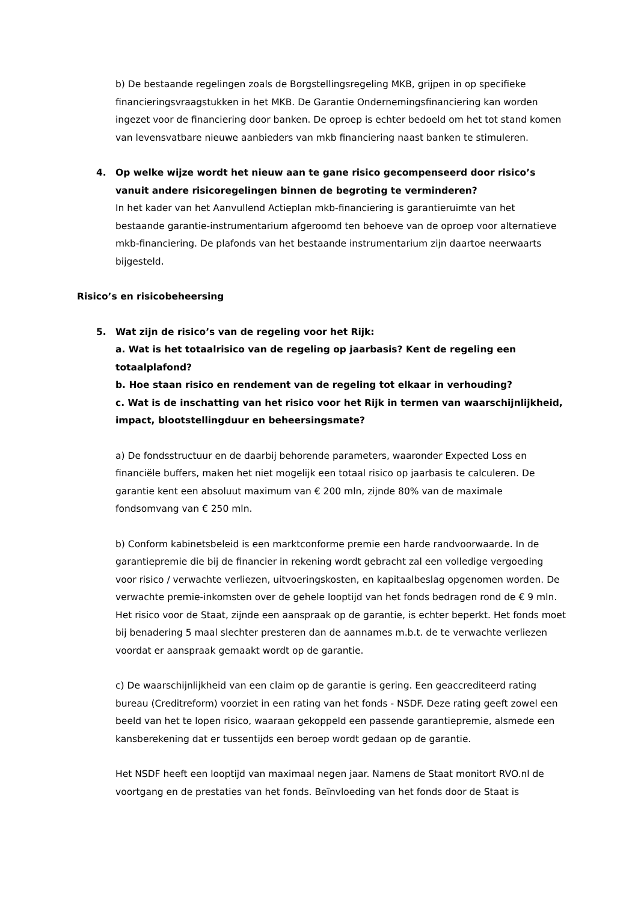b) De bestaande regelingen zoals de Borgstellingsregeling MKB, grijpen in op specifieke financieringsvraagstukken in het MKB. De Garantie Ondernemingsfinanciering kan worden ingezet voor de financiering door banken. De oproep is echter bedoeld om het tot stand komen van levensvatbare nieuwe aanbieders van mkb financiering naast banken te stimuleren.
4. Op welke wijze wordt het nieuw aan te gane risico gecompenseerd door risico’s vanuit andere risicoregelingen binnen de begroting te verminderen?
In het kader van het Aanvullend Actieplan mkb-financiering is garantieruimte van het bestaande garantie-instrumentarium afgeroomd ten behoeve van de oproep voor alternatieve mkb-financiering. De plafonds van het bestaande instrumentarium zijn daartoe neerwaarts bijgesteld.
Risico’s en risicobeheersing
5. Wat zijn de risico’s van de regeling voor het Rijk:
a. Wat is het totaalrisico van de regeling op jaarbasis? Kent de regeling een totaalplafond?
b. Hoe staan risico en rendement van de regeling tot elkaar in verhouding?
c. Wat is de inschatting van het risico voor het Rijk in termen van waarschijnlijkheid, impact, blootstellingduur en beheersingsmate?
a) De fondsstructuur en de daarbij behorende parameters, waaronder Expected Loss en financiële buffers, maken het niet mogelijk een totaal risico op jaarbasis te calculeren. De garantie kent een absoluut maximum van € 200 mln, zijnde 80% van de maximale fondsomvang van € 250 mln.
b) Conform kabinetsbeleid is een marktconforme premie een harde randvoorwaarde. In de garantiepremie die bij de financier in rekening wordt gebracht zal een volledige vergoeding voor risico / verwachte verliezen, uitvoeringskosten, en kapitaalbeslag opgenomen worden. De verwachte premie-inkomsten over de gehele looptijd van het fonds bedragen rond de € 9 mln. Het risico voor de Staat, zijnde een aanspraak op de garantie, is echter beperkt. Het fonds moet bij benadering 5 maal slechter presteren dan de aannames m.b.t. de te verwachte verliezen voordat er aanspraak gemaakt wordt op de garantie.
c) De waarschijnlijkheid van een claim op de garantie is gering. Een geaccrediteerd rating bureau (Creditreform) voorziet in een rating van het fonds - NSDF. Deze rating geeft zowel een beeld van het te lopen risico, waaraan gekoppeld een passende garantiepremie, alsmede een kansberekening dat er tussentijds een beroep wordt gedaan op de garantie.
Het NSDF heeft een looptijd van maximaal negen jaar. Namens de Staat monitort RVO.nl de voortgang en de prestaties van het fonds. Beïnvloeding van het fonds door de Staat is